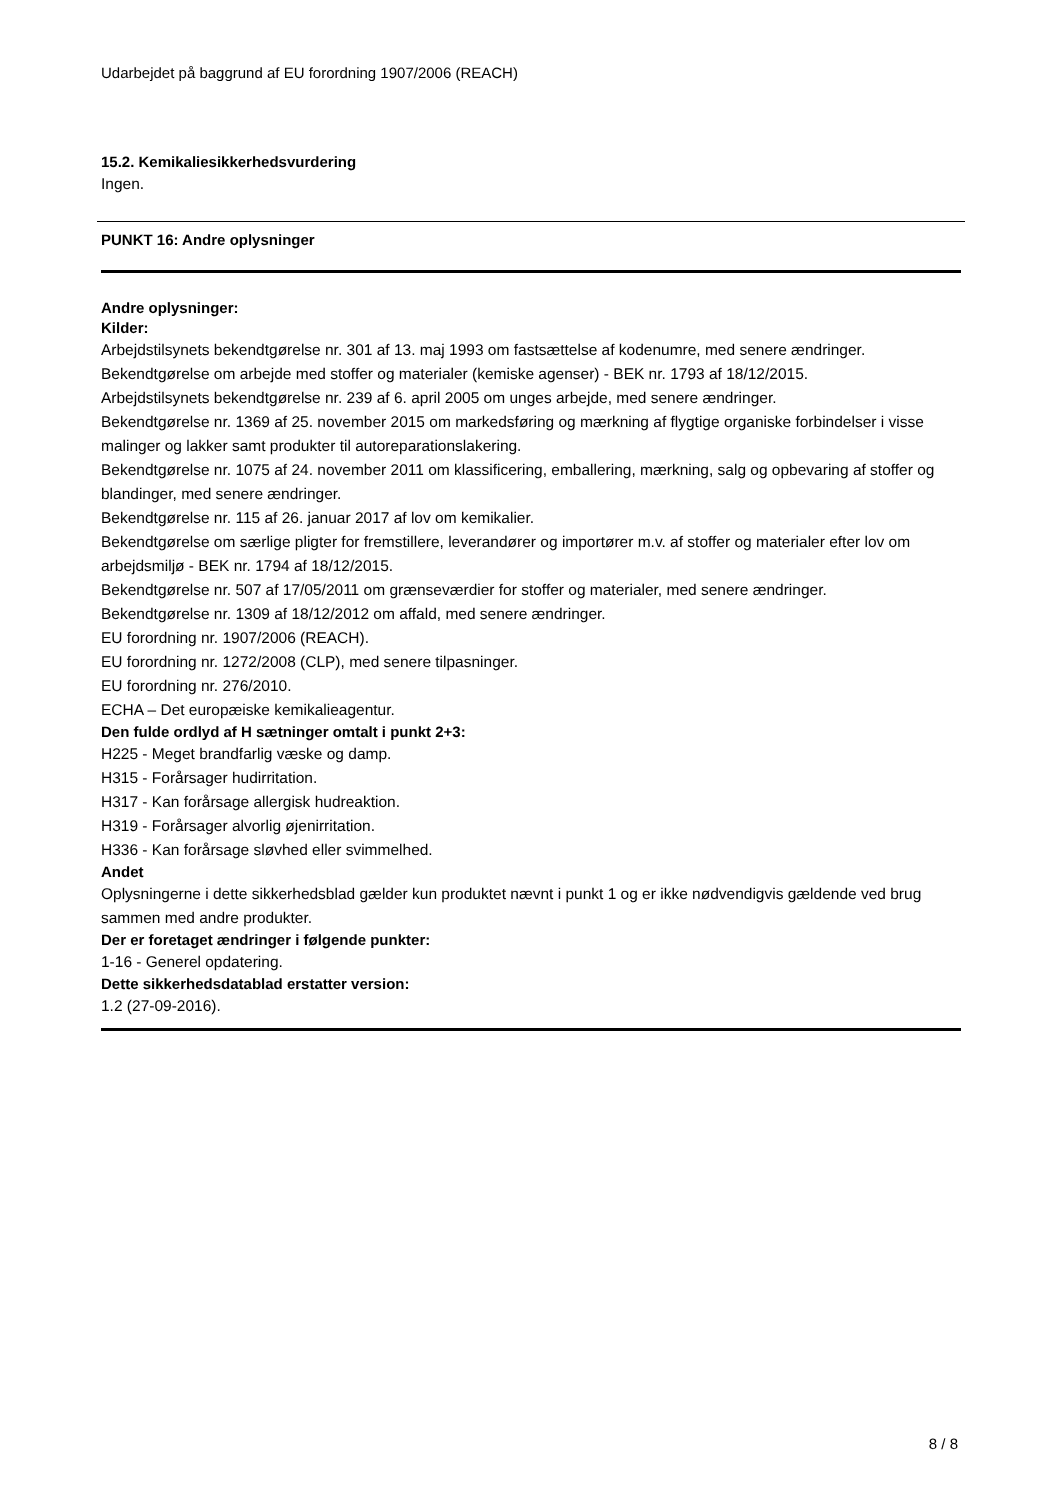Udarbejdet på baggrund af EU forordning 1907/2006 (REACH)
15.2. Kemikaliesikkerhedsvurdering
Ingen.
PUNKT 16: Andre oplysninger
Andre oplysninger:
Kilder:
Arbejdstilsynets bekendtgørelse nr. 301 af 13. maj 1993 om fastsættelse af kodenumre, med senere ændringer.
Bekendtgørelse om arbejde med stoffer og materialer (kemiske agenser) - BEK nr. 1793 af 18/12/2015.
Arbejdstilsynets bekendtgørelse nr. 239 af 6. april 2005 om unges arbejde, med senere ændringer.
Bekendtgørelse nr. 1369 af 25. november 2015 om markedsføring og mærkning af flygtige organiske forbindelser i visse malinger og lakker samt produkter til autoreparationslakering.
Bekendtgørelse nr. 1075 af 24. november 2011 om klassificering, emballering, mærkning, salg og opbevaring af stoffer og blandinger, med senere ændringer.
Bekendtgørelse nr. 115 af 26. januar 2017 af lov om kemikalier.
Bekendtgørelse om særlige pligter for fremstillere, leverandører og importører m.v. af stoffer og materialer efter lov om arbejdsmiljø - BEK nr. 1794 af 18/12/2015.
Bekendtgørelse nr. 507 af 17/05/2011 om grænseværdier for stoffer og materialer, med senere ændringer.
Bekendtgørelse nr. 1309 af 18/12/2012 om affald, med senere ændringer.
EU forordning nr. 1907/2006 (REACH).
EU forordning nr. 1272/2008 (CLP), med senere tilpasninger.
EU forordning nr. 276/2010.
ECHA – Det europæiske kemikalieagentur.
Den fulde ordlyd af H sætninger omtalt i punkt 2+3:
H225 - Meget brandfarlig væske og damp.
H315 - Forårsager hudirritation.
H317 - Kan forårsage allergisk hudreaktion.
H319 - Forårsager alvorlig øjenirritation.
H336 - Kan forårsage sløvhed eller svimmelhed.
Andet
Oplysningerne i dette sikkerhedsblad gælder kun produktet nævnt i punkt 1 og er ikke nødvendigvis gældende ved brug sammen med andre produkter.
Der er foretaget ændringer i følgende punkter:
1-16 - Generel opdatering.
Dette sikkerhedsdatablad erstatter version:
1.2 (27-09-2016).
8 / 8